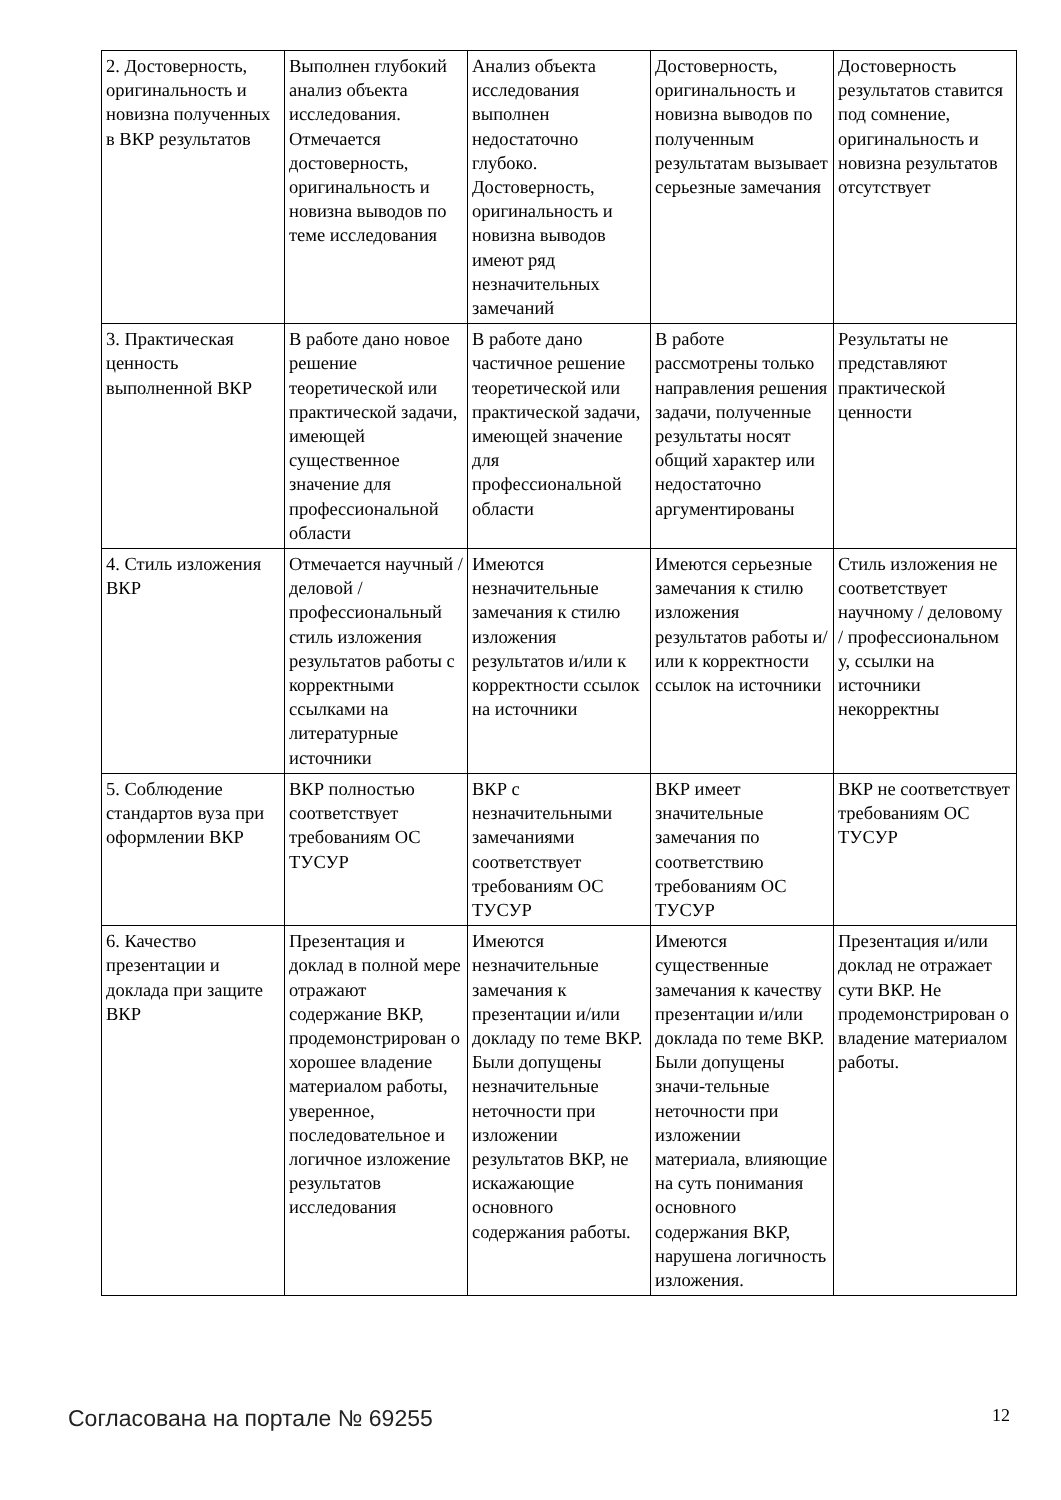| 2. Достоверность, оригинальность и новизна полученных в ВКР результатов | Выполнен глубокий анализ объекта исследования. Отмечается достоверность, оригинальность и новизна выводов по теме исследования | Анализ объекта исследования выполнен недостаточно глубоко. Достоверность, оригинальность и новизна выводов имеют ряд незначительных замечаний | Достоверность, оригинальность и новизна выводов по полученным результатам вызывает серьезные замечания | Достоверность результатов ставится под сомнение, оригинальность и новизна результатов отсутствует |
| 3. Практическая ценность выполненной ВКР | В работе дано новое решение теоретической или практической задачи, имеющей существенное значение для профессиональной области | В работе дано частичное решение теоретической или практической задачи, имеющей значение для профессиональной области | В работе рассмотрены только направления решения задачи, полученные результаты носят общий характер или недостаточно аргументированы | Результаты не представляют практической ценности |
| 4. Стиль изложения ВКР | Отмечается научный / деловой / профессиональный стиль изложения результатов работы с корректными ссылками на литературные источники | Имеются незначительные замечания к стилю изложения результатов и/или к корректности ссылок на источники | Имеются серьезные замечания к стилю изложения результатов работы и/или к корректности ссылок на источники | Стиль изложения не соответствует научному / деловому / профессиональном у, ссылки на источники некорректны |
| 5. Соблюдение стандартов вуза при оформлении ВКР | ВКР полностью соответствует требованиям ОС ТУСУР | ВКР с незначительными замечаниями соответствует требованиям ОС ТУСУР | ВКР имеет значительные замечания по соответствию требованиям ОС ТУСУР | ВКР не соответствует требованиям ОС ТУСУР |
| 6. Качество презентации и доклада при защите ВКР | Презентация и доклад в полной мере отражают содержание ВКР, продемонстрирован о хорошее владение материалом работы, уверенное, последовательное и логичное изложение результатов исследования | Имеются незначительные замечания к презентации и/или докладу по теме ВКР. Были допущены незначительные неточности при изложении результатов ВКР, не искажающие основного содержания работы. | Имеются существенные замечания к качеству презентации и/или доклада по теме ВКР. Были допущены значи-тельные неточности при изложении материала, влияющие на суть понимания основного содержания ВКР, нарушена логичность изложения. | Презентация и/или доклад не отражает сути ВКР. Не продемонстрирован о владение материалом работы. |
Согласована на портале № 69255 12